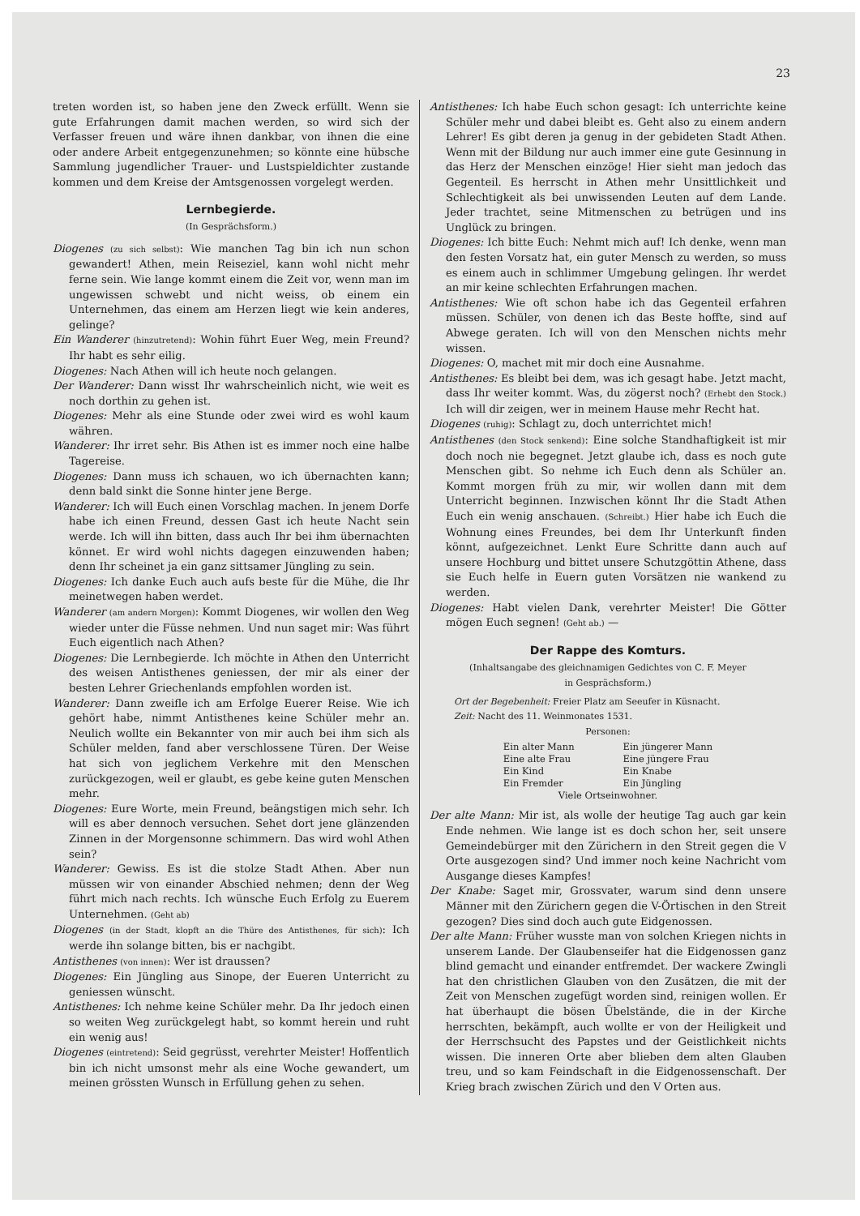23
treten worden ist, so haben jene den Zweck erfüllt. Wenn sie gute Erfahrungen damit machen werden, so wird sich der Verfasser freuen und wäre ihnen dankbar, von ihnen die eine oder andere Arbeit entgegenzunehmen; so könnte eine hübsche Sammlung jugendlicher Trauer- und Lustspieldichter zustande kommen und dem Kreise der Amtsgenossen vorgelegt werden.
Lernbegierde.
(In Gesprächsform.)
Diogenes (zu sich selbst): Wie manchen Tag bin ich nun schon gewandert! Athen, mein Reiseziel, kann wohl nicht mehr ferne sein. Wie lange kommt einem die Zeit vor, wenn man im ungewissen schwebt und nicht weiss, ob einem ein Unternehmen, das einem am Herzen liegt wie kein anderes, gelinge?
Ein Wanderer (hinzutretend): Wohin führt Euer Weg, mein Freund? Ihr habt es sehr eilig.
Diogenes: Nach Athen will ich heute noch gelangen.
Der Wanderer: Dann wisst Ihr wahrscheinlich nicht, wie weit es noch dorthin zu gehen ist.
Diogenes: Mehr als eine Stunde oder zwei wird es wohl kaum währen.
Wanderer: Ihr irret sehr. Bis Athen ist es immer noch eine halbe Tagereise.
Diogenes: Dann muss ich schauen, wo ich übernachten kann; denn bald sinkt die Sonne hinter jene Berge.
Wanderer: Ich will Euch einen Vorschlag machen. In jenem Dorfe habe ich einen Freund, dessen Gast ich heute Nacht sein werde. Ich will ihn bitten, dass auch Ihr bei ihm übernachten könnet. Er wird wohl nichts dagegen einzuwenden haben; denn Ihr scheinet ja ein ganz sittsamer Jüngling zu sein.
Diogenes: Ich danke Euch auch aufs beste für die Mühe, die Ihr meinetwegen haben werdet.
Wanderer (am andern Morgen): Kommt Diogenes, wir wollen den Weg wieder unter die Füsse nehmen. Und nun saget mir: Was führt Euch eigentlich nach Athen?
Diogenes: Die Lernbegierde. Ich möchte in Athen den Unterricht des weisen Antisthenes geniessen, der mir als einer der besten Lehrer Griechenlands empfohlen worden ist.
Wanderer: Dann zweifle ich am Erfolge Euerer Reise. Wie ich gehört habe, nimmt Antisthenes keine Schüler mehr an. Neulich wollte ein Bekannter von mir auch bei ihm sich als Schüler melden, fand aber verschlossene Türen. Der Weise hat sich von jeglichem Verkehre mit den Menschen zurückgezogen, weil er glaubt, es gebe keine guten Menschen mehr.
Diogenes: Eure Worte, mein Freund, beängstigen mich sehr. Ich will es aber dennoch versuchen. Sehet dort jene glänzenden Zinnen in der Morgensonne schimmern. Das wird wohl Athen sein?
Wanderer: Gewiss. Es ist die stolze Stadt Athen. Aber nun müssen wir von einander Abschied nehmen; denn der Weg führt mich nach rechts. Ich wünsche Euch Erfolg zu Euerem Unternehmen. (Geht ab)
Diogenes (in der Stadt, klopft an die Thüre des Antisthenes, für sich): Ich werde ihn solange bitten, bis er nachgibt.
Antisthenes (von innen): Wer ist draussen?
Diogenes: Ein Jüngling aus Sinope, der Eueren Unterricht zu geniessen wünscht.
Antisthenes: Ich nehme keine Schüler mehr. Da Ihr jedoch einen so weiten Weg zurückgelegt habt, so kommt herein und ruht ein wenig aus!
Diogenes (eintretend): Seid gegrüsst, verehrter Meister! Hoffentlich bin ich nicht umsonst mehr als eine Woche gewandert, um meinen grössten Wunsch in Erfüllung gehen zu sehen.
Antisthenes: Ich habe Euch schon gesagt: Ich unterrichte keine Schüler mehr und dabei bleibt es. Geht also zu einem andern Lehrer! Es gibt deren ja genug in der gebideten Stadt Athen. Wenn mit der Bildung nur auch immer eine gute Gesinnung in das Herz der Menschen einzöge! Hier sieht man jedoch das Gegenteil. Es herrscht in Athen mehr Unsittlichkeit und Schlechtigkeit als bei unwissenden Leuten auf dem Lande. Jeder trachtet, seine Mitmenschen zu betrügen und ins Unglück zu bringen.
Diogenes: Ich bitte Euch: Nehmt mich auf! Ich denke, wenn man den festen Vorsatz hat, ein guter Mensch zu werden, so muss es einem auch in schlimmer Umgebung gelingen. Ihr werdet an mir keine schlechten Erfahrungen machen.
Antisthenes: Wie oft schon habe ich das Gegenteil erfahren müssen. Schüler, von denen ich das Beste hoffte, sind auf Abwege geraten. Ich will von den Menschen nichts mehr wissen.
Diogenes: O, machet mit mir doch eine Ausnahme.
Antisthenes: Es bleibt bei dem, was ich gesagt habe. Jetzt macht, dass Ihr weiter kommt. Was, du zögerst noch? (Erhebt den Stock.) Ich will dir zeigen, wer in meinem Hause mehr Recht hat.
Diogenes (ruhig): Schlagt zu, doch unterrichtet mich!
Antisthenes (den Stock senkend): Eine solche Standhaftigkeit ist mir doch noch nie begegnet. Jetzt glaube ich, dass es noch gute Menschen gibt. So nehme ich Euch denn als Schüler an. Kommt morgen früh zu mir, wir wollen dann mit dem Unterricht beginnen. Inzwischen könnt Ihr die Stadt Athen Euch ein wenig anschauen. (Schreibt.) Hier habe ich Euch die Wohnung eines Freundes, bei dem Ihr Unterkunft finden könnt, aufgezeichnet. Lenkt Eure Schritte dann auch auf unsere Hochburg und bittet unsere Schutzgöttin Athene, dass sie Euch helfe in Euern guten Vorsätzen nie wankend zu werden.
Diogenes: Habt vielen Dank, verehrter Meister! Die Götter mögen Euch segnen! (Geht ab.) —
Der Rappe des Komturs.
(Inhaltsangabe des gleichnamigen Gedichtes von C. F. Meyer
in Gesprächsform.)
Ort der Begebenheit: Freier Platz am Seeufer in Küsnacht.
Zeit: Nacht des 11. Weinmonates 1531.
Personen:
| Ein alter Mann | Ein jüngerer Mann |
| Eine alte Frau | Eine jüngere Frau |
| Ein Kind | Ein Knabe |
| Ein Fremder | Ein Jüngling |
| Viele Ortseinwohner. | |
Der alte Mann: Mir ist, als wolle der heutige Tag auch gar kein Ende nehmen. Wie lange ist es doch schon her, seit unsere Gemeindebürger mit den Zürichern in den Streit gegen die V Orte ausgezogen sind? Und immer noch keine Nachricht vom Ausgange dieses Kampfes!
Der Knabe: Saget mir, Grossvater, warum sind denn unsere Männer mit den Zürichern gegen die V-Örtischen in den Streit gezogen? Dies sind doch auch gute Eidgenossen.
Der alte Mann: Früher wusste man von solchen Kriegen nichts in unserem Lande. Der Glaubenseifer hat die Eidgenossen ganz blind gemacht und einander entfremdet. Der wackere Zwingli hat den christlichen Glauben von den Zusätzen, die mit der Zeit von Menschen zugefügt worden sind, reinigen wollen. Er hat überhaupt die bösen Übelstände, die in der Kirche herrschten, bekämpft, auch wollte er von der Heiligkeit und der Herrschsucht des Papstes und der Geistlichkeit nichts wissen. Die inneren Orte aber blieben dem alten Glauben treu, und so kam Feindschaft in die Eidgenossenschaft. Der Krieg brach zwischen Zürich und den V Orten aus.